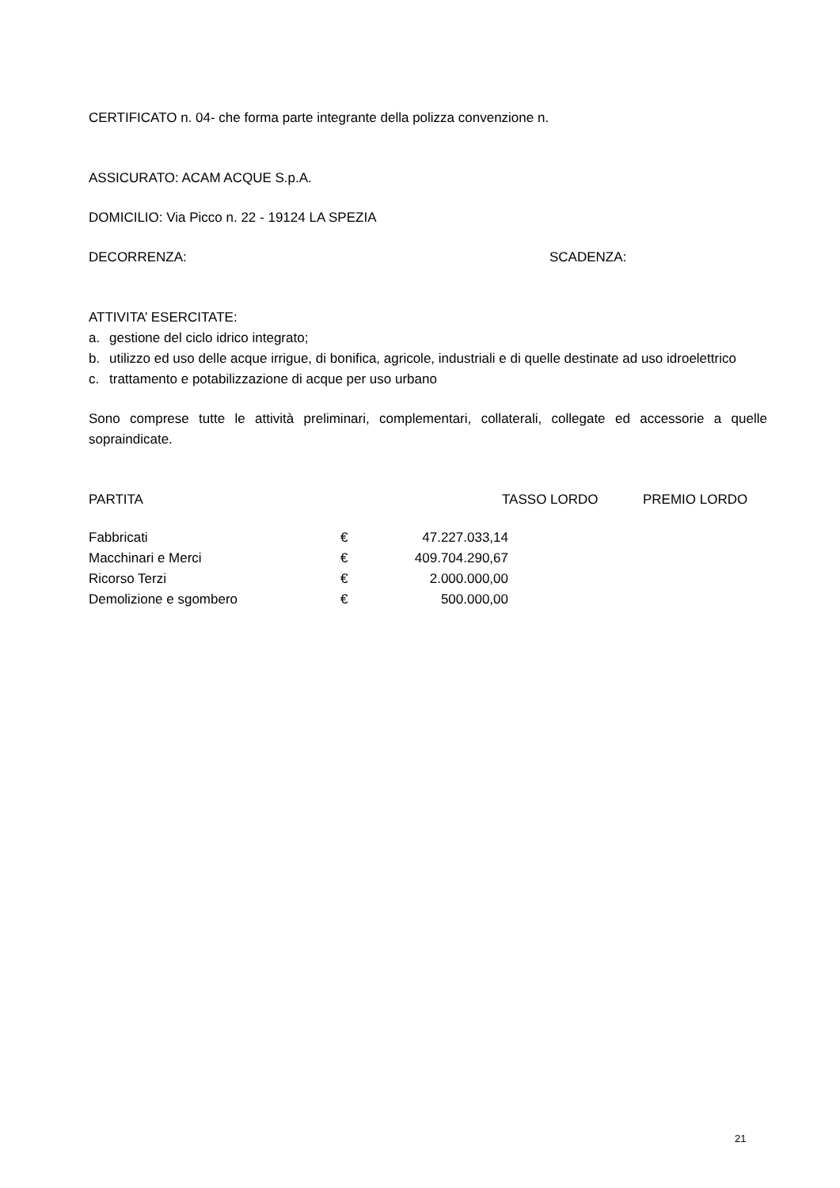CERTIFICATO n. 04- che forma parte integrante della polizza convenzione n.
ASSICURATO: ACAM ACQUE S.p.A.
DOMICILIO: Via Picco n. 22 - 19124 LA SPEZIA
DECORRENZA: SCADENZA:
ATTIVITA’ ESERCITATE:
a. gestione del ciclo idrico integrato;
b. utilizzo ed uso delle acque irrigue, di bonifica, agricole, industriali e di quelle destinate ad uso idroelettrico
c. trattamento e potabilizzazione di acque per uso urbano
Sono comprese tutte le attività preliminari, complementari, collaterali, collegate ed accessorie a quelle sopraindicate.
| PARTITA | TASSO LORDO | PREMIO LORDO |
| Fabbricati | € | 47.227.033,14 |
| Macchinari e Merci | € | 409.704.290,67 |
| Ricorso Terzi | € | 2.000.000,00 |
| Demolizione e sgombero | € | 500.000,00 |
21